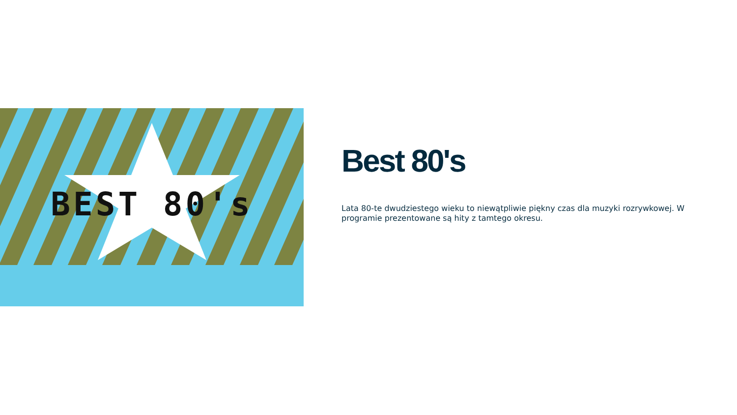BEST 80's
Best 80's
Lata 80-te dwudziestego wieku to niewątpliwie piękny czas dla muzyki rozrywkowej. W programie prezentowane są hity z tamtego okresu.